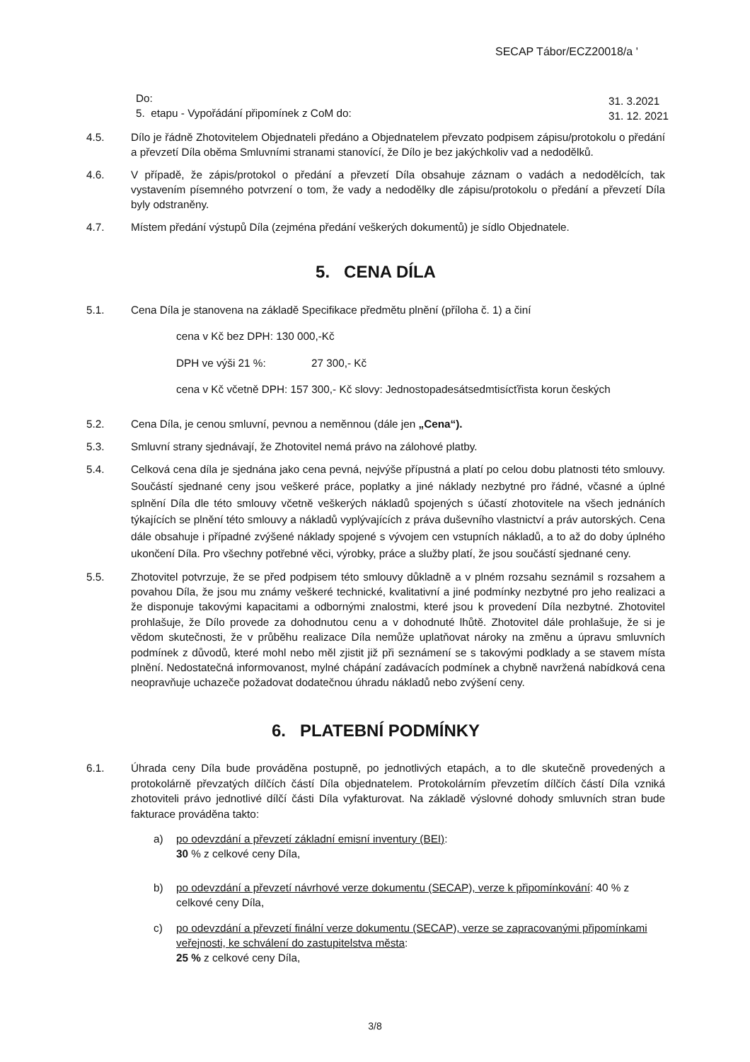SECAP Tábor/ECZ20018/a '
Do:
5. etapu - Vypořádání připomínek z CoM do:
31. 3.2021
31. 12. 2021
4.5. Dílo je řádně Zhotovitelem Objednateli předáno a Objednatelem převzato podpisem zápisu/protokolu o předání a převzetí Díla oběma Smluvními stranami stanovící, že Dílo je bez jakýchkoliv vad a nedodělků.
4.6. V případě, že zápis/protokol o předání a převzetí Díla obsahuje záznam o vadách a nedodělcích, tak vystavením písemného potvrzení o tom, že vady a nedodělky dle zápisu/protokolu o předání a převzetí Díla byly odstraněny.
4.7. Místem předání výstupů Díla (zejména předání veškerých dokumentů) je sídlo Objednatele.
5. CENA DÍLA
5.1. Cena Díla je stanovena na základě Specifikace předmětu plnění (příloha č. 1) a činí
cena v Kč bez DPH: 130 000,-Kč
DPH ve výši 21 %: 27 300,- Kč
cena v Kč včetně DPH: 157 300,- Kč slovy: Jednostopadesátsedmtisícťřista korun českých
5.2. Cena Díla, je cenou smluvní, pevnou a neměnnou (dále jen „Cena“).
5.3. Smluvní strany sjednávají, že Zhotovitel nemá právo na zálohové platby.
5.4. Celková cena díla je sjednána jako cena pevná, nejvýše přípustná a platí po celou dobu platnosti této smlouvy. Součástí sjednané ceny jsou veškeré práce, poplatky a jiné náklady nezbytné pro řádné, včasné a úplné splnění Díla dle této smlouvy včetně veškerých nákladů spojených s účastí zhotovitele na všech jednáních týkajících se plnění této smlouvy a nákladů vyplývajících z práva duševního vlastnictví a práv autorských. Cena dále obsahuje i případné zvýšené náklady spojené s vývojem cen vstupních nákladů, a to až do doby úplného ukončení Díla. Pro všechny potřebné věci, výrobky, práce a služby platí, že jsou součástí sjednané ceny.
5.5. Zhotovitel potvrzuje, že se před podpisem této smlouvy důkladně a v plném rozsahu seznámil s rozsahem a povahou Díla, že jsou mu známy veškeré technické, kvalitativní a jiné podmínky nezbytné pro jeho realizaci a že disponuje takovými kapacitami a odbornými znalostmi, které jsou k provedení Díla nezbytné. Zhotovitel prohlašuje, že Dílo provede za dohodnutou cenu a v dohodnuté lhůtě. Zhotovitel dále prohlašuje, že si je vědom skutečnosti, že v průběhu realizace Díla nemůže uplatňovat nároky na změnu a úpravu smluvních podmínek z důvodů, které mohl nebo měl zjistit již při seznámení se s takovými podklady a se stavem místa plnění. Nedostatečná informovanost, mylné chápání zadávacích podmínek a chybně navržená nabídková cena neopravňuje uchazeče požadovat dodatečnou úhradu nákladů nebo zvýšení ceny.
6. PLATEBNÍ PODMÍNKY
6.1. Úhrada ceny Díla bude prováděna postupně, po jednotlivých etapách, a to dle skutečně provedených a protokolárně převzatých dílčích částí Díla objednatelem. Protokolárním převzetím dílčích částí Díla vzniká zhotoviteli právo jednotlivé dílčí části Díla vyfakturovat. Na základě výslovné dohody smluvních stran bude fakturace prováděna takto:
a) po odevzdání a převzetí základní emisní inventury (BEI):
30 % z celkové ceny Díla,
b) po odevzdání a převzetí návrhové verze dokumentu (SECAP), verze k připomínkování: 40 % z celkové ceny Díla,
c) po odevzdání a převzetí finální verze dokumentu (SECAP), verze se zapracovanými připomínkami veřejnosti, ke schválení do zastupitelstva města:
25 % z celkové ceny Díla,
3/8